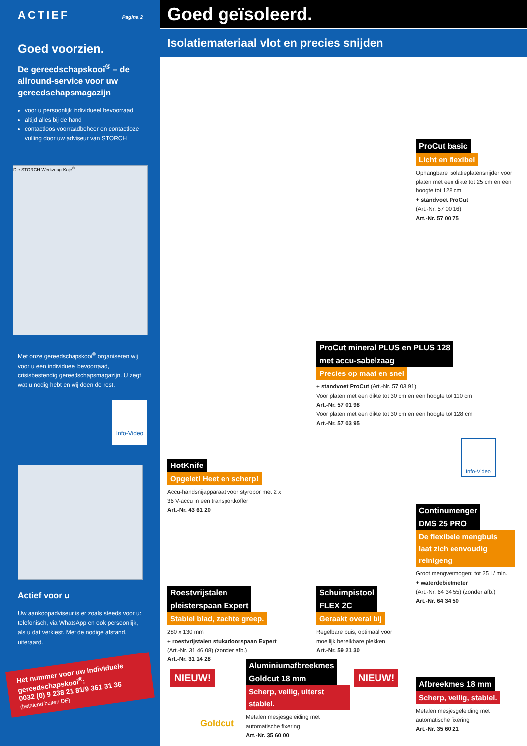ACTIEF Pagina 2
Goed voorzien.
De gereedschapskooi<sup>®</sup> – de allround-service voor uw gereedschapsmagazijn
voor u persoonlijk individueel bevoorraad
altijd alles bij de hand
contactloos voorraadbeheer en contactloze vulling door uw adviseur van STORCH
Die STORCH Werkzeug-Koje<sup>®</sup>
Met onze gereedschapskooi<sup>®</sup> organiseren wij voor u een individueel bevoorraad, crisisbestendig gereedschapsmagazijn. U zegt wat u nodig hebt en wij doen de rest.
Info-Video
Actief voor u
Uw aankoopadviseur is er zoals steeds voor u: telefonisch, via WhatsApp en ook persoonlijk, als u dat verkiest. Met de nodige afstand, uiteraard.
Het nummer voor uw individuele gereedschapskooi<sup>®</sup>:
0032 (0) 9 238 21 81/9 361 31 36
(betalend buiten DE)
Goed geïsoleerd.
Isolatiemateriaal vlot en precies snijden
ProCut basic
Licht en flexibel
Ophangbare isolatieplatensnijder voor platen met een dikte tot 25 cm en een hoogte tot 128 cm
+ standvoet ProCut
(Art.-Nr. 57 00 16)
Art.-Nr. 57 00 75
ProCut mineral PLUS en PLUS 128
met accu-sabelzaag
Precies op maat en snel
+ standvoet ProCut (Art.-Nr. 57 03 91)
Voor platen met een dikte tot 30 cm en een hoogte tot 110 cm
Art.-Nr. 57 01 98
Voor platen met een dikte tot 30 cm en een hoogte tot 128 cm
Art.-Nr. 57 03 95
Info-Video
HotKnife
Opgelet! Heet en scherp!
Accu-handsnijapparaat voor styropor met 2 x 36 V-accu in een transportkoffer
Art.-Nr. 43 61 20
Continumenger
DMS 25 PRO
De flexibele mengbuis laat zich eenvoudig reinigeng
Groot mengvermogen: tot 25 l / min.
+ waterdebietmeter
(Art.-Nr. 64 34 55) (zonder afb.)
Art.-Nr. 64 34 50
Roestvrijstalen
pleisterspaan Expert
Stabiel blad, zachte greep.
280 x 130 mm
+ roestvrijstalen stukadoorspaan Expert
(Art.-Nr. 31 46 08) (zonder afb.)
Art.-Nr. 31 14 28
Schuimpistool
FLEX 2C
Geraakt overal bij
Regelbare buis, optimaal voor moeilijk bereikbare plekken
Art.-Nr. 59 21 30
NIEUW!
Goldcut
Aluminiumafbreekmes
Goldcut 18 mm
Scherp, veilig, uiterst stabiel.
Metalen mesjesgeleiding met automatische fixering
Art.-Nr. 35 60 00
NIEUW!
Afbreekmes 18 mm
Scherp, veilig, stabiel.
Metalen mesjesgeleiding met automatische fixering
Art.-Nr. 35 60 21